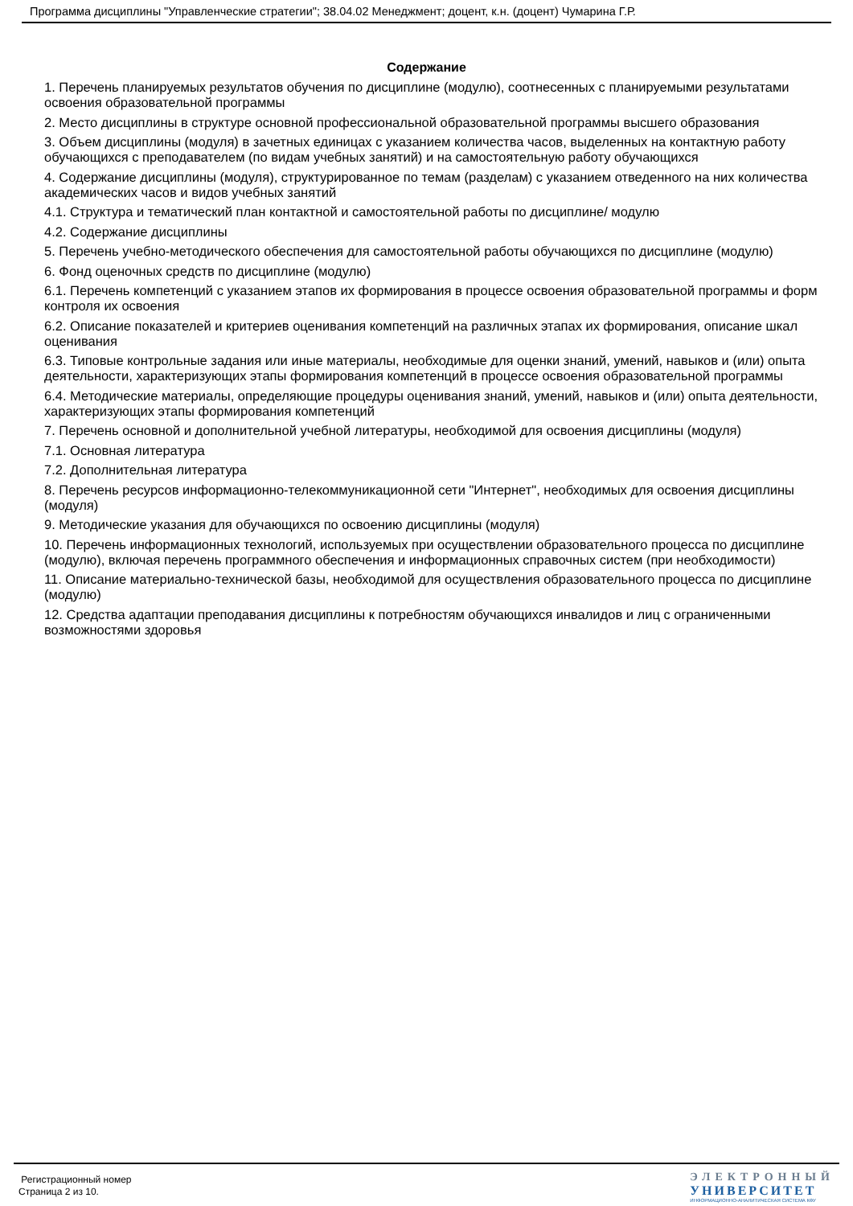Программа дисциплины "Управленческие стратегии"; 38.04.02 Менеджмент; доцент, к.н. (доцент) Чумарина Г.Р.
Содержание
1. Перечень планируемых результатов обучения по дисциплине (модулю), соотнесенных с планируемыми результатами освоения образовательной программы
2. Место дисциплины в структуре основной профессиональной образовательной программы высшего образования
3. Объем дисциплины (модуля) в зачетных единицах с указанием количества часов, выделенных на контактную работу обучающихся с преподавателем (по видам учебных занятий) и на самостоятельную работу обучающихся
4. Содержание дисциплины (модуля), структурированное по темам (разделам) с указанием отведенного на них количества академических часов и видов учебных занятий
4.1. Структура и тематический план контактной и самостоятельной работы по дисциплине/ модулю
4.2. Содержание дисциплины
5. Перечень учебно-методического обеспечения для самостоятельной работы обучающихся по дисциплине (модулю)
6. Фонд оценочных средств по дисциплине (модулю)
6.1. Перечень компетенций с указанием этапов их формирования в процессе освоения образовательной программы и форм контроля их освоения
6.2. Описание показателей и критериев оценивания компетенций на различных этапах их формирования, описание шкал оценивания
6.3. Типовые контрольные задания или иные материалы, необходимые для оценки знаний, умений, навыков и (или) опыта деятельности, характеризующих этапы формирования компетенций в процессе освоения образовательной программы
6.4. Методические материалы, определяющие процедуры оценивания знаний, умений, навыков и (или) опыта деятельности, характеризующих этапы формирования компетенций
7. Перечень основной и дополнительной учебной литературы, необходимой для освоения дисциплины (модуля)
7.1. Основная литература
7.2. Дополнительная литература
8. Перечень ресурсов информационно-телекоммуникационной сети "Интернет", необходимых для освоения дисциплины (модуля)
9. Методические указания для обучающихся по освоению дисциплины (модуля)
10. Перечень информационных технологий, используемых при осуществлении образовательного процесса по дисциплине (модулю), включая перечень программного обеспечения и информационных справочных систем (при необходимости)
11. Описание материально-технической базы, необходимой для осуществления образовательного процесса по дисциплине (модулю)
12. Средства адаптации преподавания дисциплины к потребностям обучающихся инвалидов и лиц с ограниченными возможностями здоровья
Регистрационный номер
Страница 2 из 10.
ЭЛЕКТРОННЫЙ
УНИВЕРСИТЕТ
ИНФОРМАЦИОННО-АНАЛИТИЧЕСКАЯ СИСТЕМА КФУ